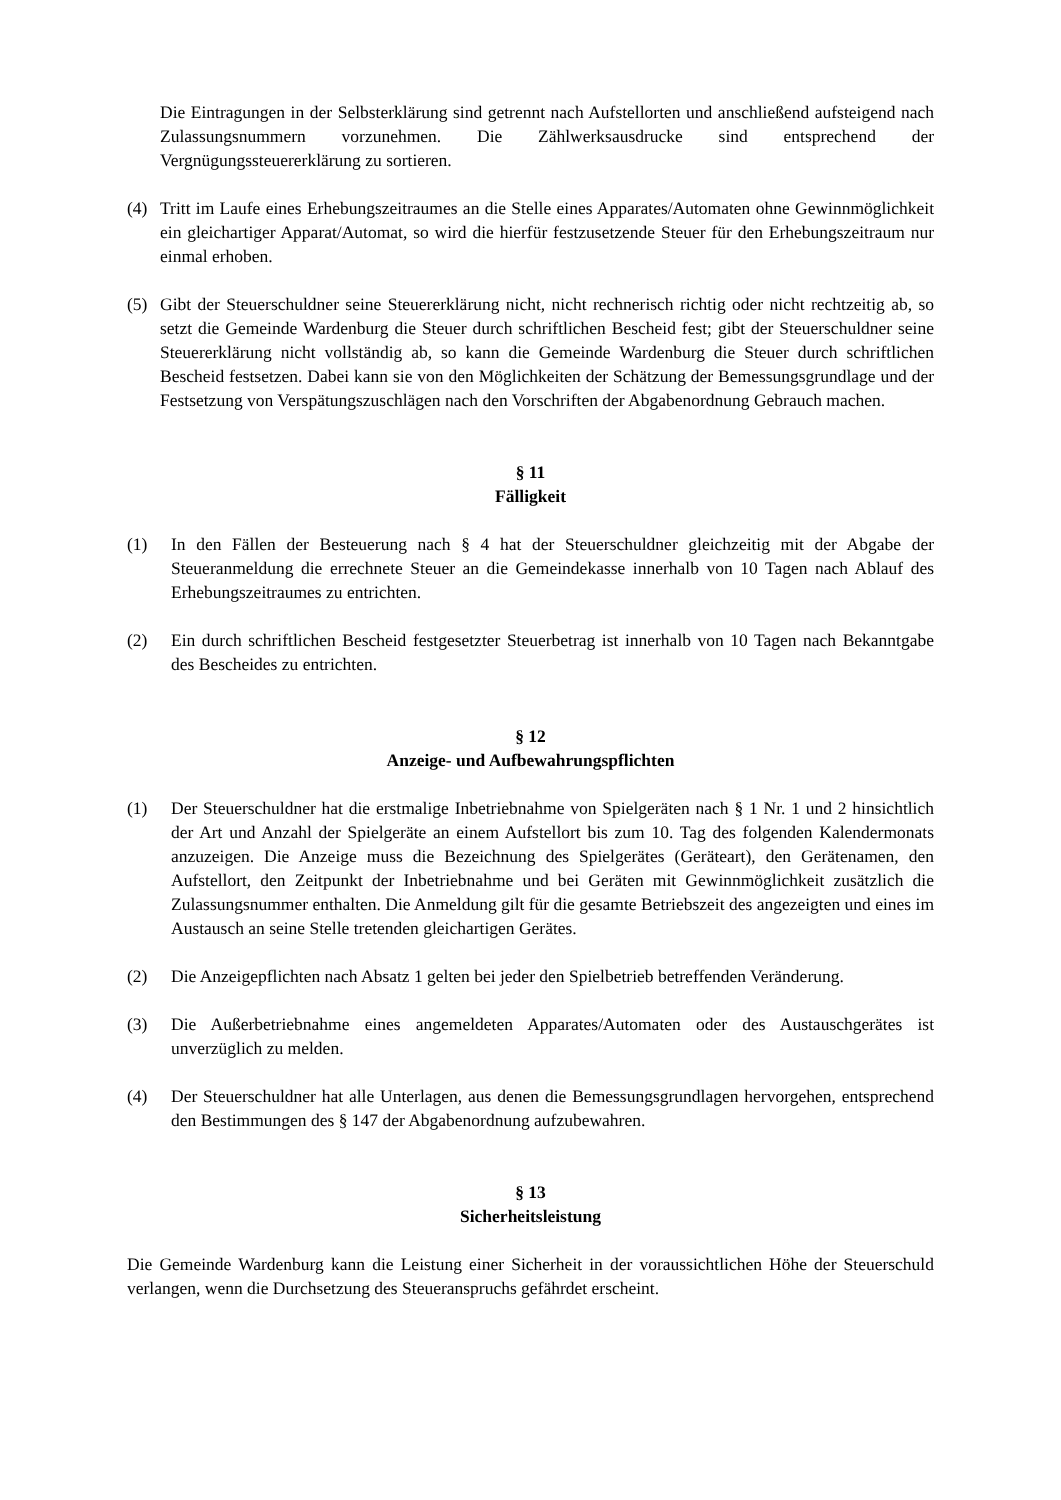Die Eintragungen in der Selbsterklärung sind getrennt nach Aufstellorten und anschließend aufsteigend nach Zulassungsnummern vorzunehmen. Die Zählwerksausdrucke sind entsprechend der Vergnügungssteuererklärung zu sortieren.
(4) Tritt im Laufe eines Erhebungszeitraumes an die Stelle eines Apparates/Automaten ohne Gewinnmöglichkeit ein gleichartiger Apparat/Automat, so wird die hierfür festzusetzende Steuer für den Erhebungszeitraum nur einmal erhoben.
(5) Gibt der Steuerschuldner seine Steuererklärung nicht, nicht rechnerisch richtig oder nicht rechtzeitig ab, so setzt die Gemeinde Wardenburg die Steuer durch schriftlichen Bescheid fest; gibt der Steuerschuldner seine Steuererklärung nicht vollständig ab, so kann die Gemeinde Wardenburg die Steuer durch schriftlichen Bescheid festsetzen. Dabei kann sie von den Möglichkeiten der Schätzung der Bemessungsgrundlage und der Festsetzung von Verspätungszuschlägen nach den Vorschriften der Abgabenordnung Gebrauch machen.
§ 11
Fälligkeit
(1) In den Fällen der Besteuerung nach § 4 hat der Steuerschuldner gleichzeitig mit der Abgabe der Steueranmeldung die errechnete Steuer an die Gemeindekasse innerhalb von 10 Tagen nach Ablauf des Erhebungszeitraumes zu entrichten.
(2) Ein durch schriftlichen Bescheid festgesetzter Steuerbetrag ist innerhalb von 10 Tagen nach Bekanntgabe des Bescheides zu entrichten.
§ 12
Anzeige- und Aufbewahrungspflichten
(1) Der Steuerschuldner hat die erstmalige Inbetriebnahme von Spielgeräten nach § 1 Nr. 1 und 2 hinsichtlich der Art und Anzahl der Spielgeräte an einem Aufstellort bis zum 10. Tag des folgenden Kalendermonats anzuzeigen. Die Anzeige muss die Bezeichnung des Spielgerätes (Geräteart), den Gerätenamen, den Aufstellort, den Zeitpunkt der Inbetriebnahme und bei Geräten mit Gewinnmöglichkeit zusätzlich die Zulassungsnummer enthalten. Die Anmeldung gilt für die gesamte Betriebszeit des angezeigten und eines im Austausch an seine Stelle tretenden gleichartigen Gerätes.
(2) Die Anzeigepflichten nach Absatz 1 gelten bei jeder den Spielbetrieb betreffenden Veränderung.
(3) Die Außerbetriebnahme eines angemeldeten Apparates/Automaten oder des Austauschgerätes ist unverzüglich zu melden.
(4) Der Steuerschuldner hat alle Unterlagen, aus denen die Bemessungsgrundlagen hervorgehen, entsprechend den Bestimmungen des § 147 der Abgabenordnung aufzubewahren.
§ 13
Sicherheitsleistung
Die Gemeinde Wardenburg kann die Leistung einer Sicherheit in der voraussichtlichen Höhe der Steuerschuld verlangen, wenn die Durchsetzung des Steueranspruchs gefährdet erscheint.